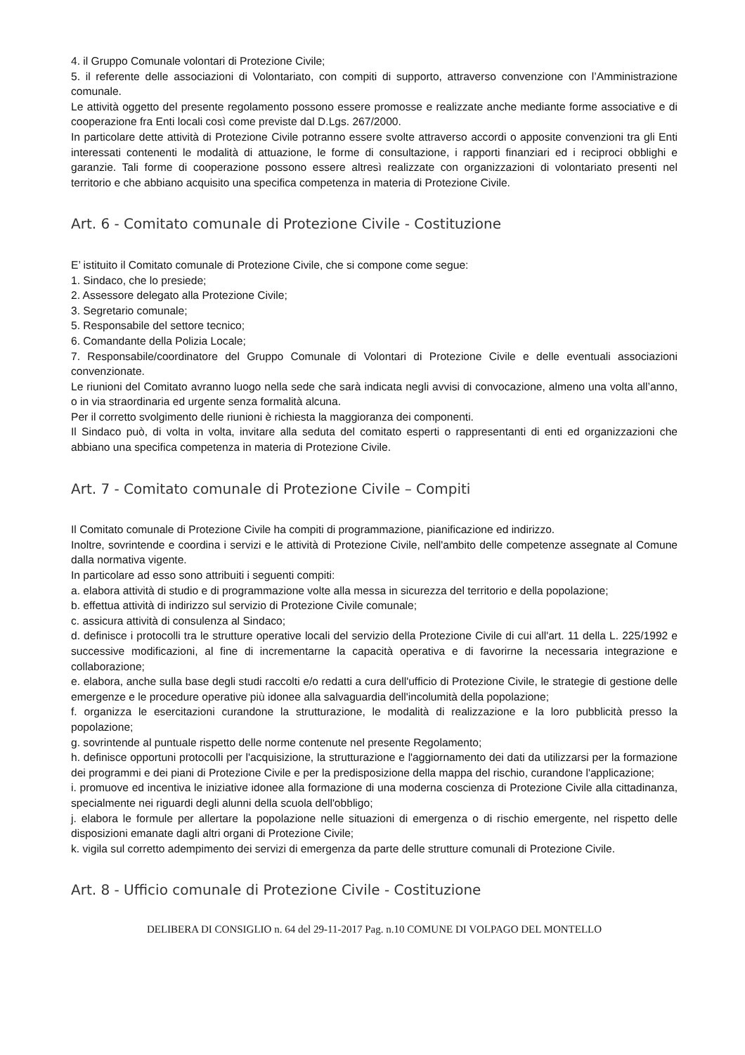4. il Gruppo Comunale volontari di Protezione Civile;
5. il referente delle associazioni di Volontariato, con compiti di supporto, attraverso convenzione con l’Amministrazione comunale.
Le attività oggetto del presente regolamento possono essere promosse e realizzate anche mediante forme associative e di cooperazione fra Enti locali così come previste dal D.Lgs. 267/2000.
In particolare dette attività di Protezione Civile potranno essere svolte attraverso accordi o apposite convenzioni tra gli Enti interessati contenenti le modalità di attuazione, le forme di consultazione, i rapporti finanziari ed i reciproci obblighi e garanzie. Tali forme di cooperazione possono essere altresì realizzate con organizzazioni di volontariato presenti nel territorio e che abbiano acquisito una specifica competenza in materia di Protezione Civile.
Art. 6 - Comitato comunale di Protezione Civile - Costituzione
E’ istituito il Comitato comunale di Protezione Civile, che si compone come segue:
1. Sindaco, che lo presiede;
2. Assessore delegato alla Protezione Civile;
3. Segretario comunale;
5. Responsabile del settore tecnico;
6. Comandante della Polizia Locale;
7. Responsabile/coordinatore del Gruppo Comunale di Volontari di Protezione Civile e delle eventuali associazioni convenzionate.
Le riunioni del Comitato avranno luogo nella sede che sarà indicata negli avvisi di convocazione, almeno una volta all’anno, o in via straordinaria ed urgente senza formalità alcuna.
Per il corretto svolgimento delle riunioni è richiesta la maggioranza dei componenti.
Il Sindaco può, di volta in volta, invitare alla seduta del comitato esperti o rappresentanti di enti ed organizzazioni che abbiano una specifica competenza in materia di Protezione Civile.
Art. 7 - Comitato comunale di Protezione Civile – Compiti
Il Comitato comunale di Protezione Civile ha compiti di programmazione, pianificazione ed indirizzo.
Inoltre, sovrintende e coordina i servizi e le attività di Protezione Civile, nell'ambito delle competenze assegnate al Comune dalla normativa vigente.
In particolare ad esso sono attribuiti i seguenti compiti:
a. elabora attività di studio e di programmazione volte alla messa in sicurezza del territorio e della popolazione;
b. effettua attività di indirizzo sul servizio di Protezione Civile comunale;
c. assicura attività di consulenza al Sindaco;
d. definisce i protocolli tra le strutture operative locali del servizio della Protezione Civile di cui all'art. 11 della L. 225/1992 e successive modificazioni, al fine di incrementarne la capacità operativa e di favorirne la necessaria integrazione e collaborazione;
e. elabora, anche sulla base degli studi raccolti e/o redatti a cura dell'ufficio di Protezione Civile, le strategie di gestione delle emergenze e le procedure operative più idonee alla salvaguardia dell'incolumità della popolazione;
f. organizza le esercitazioni curandone la strutturazione, le modalità di realizzazione e la loro pubblicità presso la popolazione;
g. sovrintende al puntuale rispetto delle norme contenute nel presente Regolamento;
h. definisce opportuni protocolli per l'acquisizione, la strutturazione e l'aggiornamento dei dati da utilizzarsi per la formazione dei programmi e dei piani di Protezione Civile e per la predisposizione della mappa del rischio, curandone l'applicazione;
i. promuove ed incentiva le iniziative idonee alla formazione di una moderna coscienza di Protezione Civile alla cittadinanza, specialmente nei riguardi degli alunni della scuola dell'obbligo;
j. elabora le formule per allertare la popolazione nelle situazioni di emergenza o di rischio emergente, nel rispetto delle disposizioni emanate dagli altri organi di Protezione Civile;
k. vigila sul corretto adempimento dei servizi di emergenza da parte delle strutture comunali di Protezione Civile.
Art. 8 - Ufficio comunale di Protezione Civile - Costituzione
DELIBERA DI CONSIGLIO n. 64 del 29-11-2017 Pag. n.10 COMUNE DI VOLPAGO DEL MONTELLO